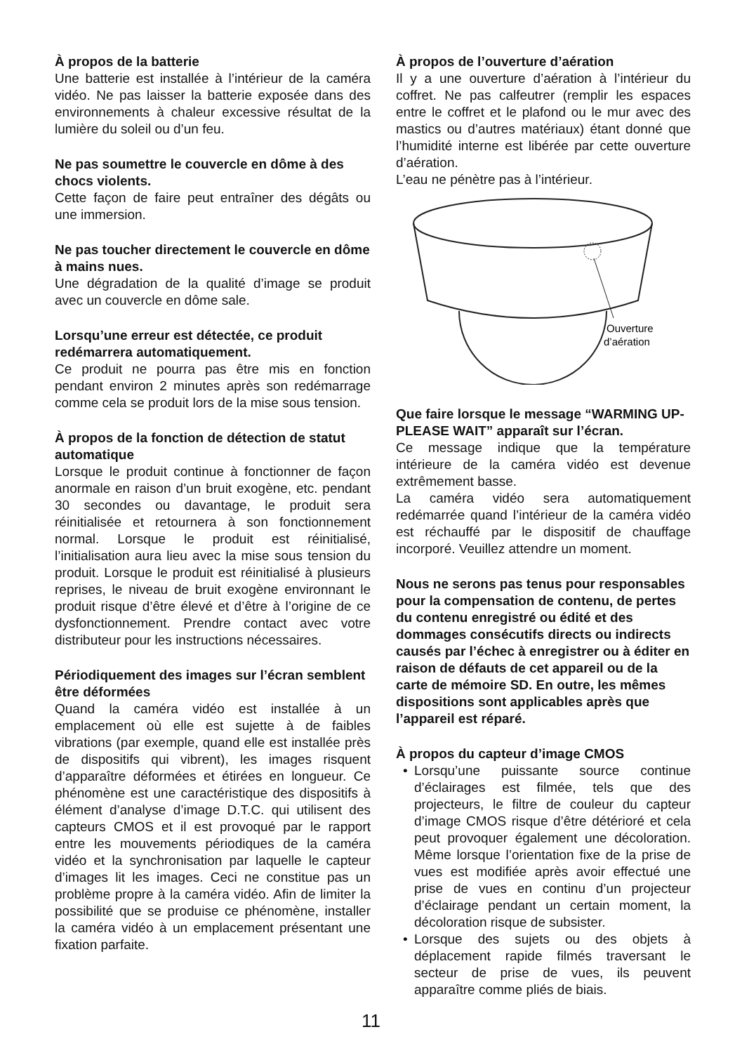À propos de la batterie
Une batterie est installée à l’intérieur de la caméra vidéo. Ne pas laisser la batterie exposée dans des environnements à chaleur excessive résultat de la lumière du soleil ou d’un feu.
Ne pas soumettre le couvercle en dôme à des chocs violents.
Cette façon de faire peut entraîner des dégâts ou une immersion.
Ne pas toucher directement le couvercle en dôme à mains nues.
Une dégradation de la qualité d’image se produit avec un couvercle en dôme sale.
Lorsqu’une erreur est détectée, ce produit redémarrera automatiquement.
Ce produit ne pourra pas être mis en fonction pendant environ 2 minutes après son redémarrage comme cela se produit lors de la mise sous tension.
À propos de la fonction de détection de statut automatique
Lorsque le produit continue à fonctionner de façon anormale en raison d’un bruit exogène, etc. pendant 30 secondes ou davantage, le produit sera réinitialisée et retournera à son fonctionnement normal. Lorsque le produit est réinitialisé, l’initialisation aura lieu avec la mise sous tension du produit. Lorsque le produit est réinitialisé à plusieurs reprises, le niveau de bruit exogène environnant le produit risque d’être élevé et d’être à l’origine de ce dysfonctionnement. Prendre contact avec votre distributeur pour les instructions nécessaires.
Périodiquement des images sur l’écran semblent être déformées
Quand la caméra vidéo est installée à un emplacement où elle est sujette à de faibles vibrations (par exemple, quand elle est installée près de dispositifs qui vibrent), les images risquent d’apparaître déformées et étirées en longueur. Ce phénomène est une caractéristique des dispositifs à élément d’analyse d’image D.T.C. qui utilisent des capteurs CMOS et il est provoqué par le rapport entre les mouvements périodiques de la caméra vidéo et la synchronisation par laquelle le capteur d’images lit les images. Ceci ne constitue pas un problème propre à la caméra vidéo. Afin de limiter la possibilité que se produise ce phénomène, installer la caméra vidéo à un emplacement présentant une fixation parfaite.
À propos de l’ouverture d’aération
Il y a une ouverture d’aération à l’intérieur du coffret. Ne pas calfeutrer (remplir les espaces entre le coffret et le plafond ou le mur avec des mastics ou d’autres matériaux) étant donné que l’humidité interne est libérée par cette ouverture d’aération.
L’eau ne pénètre pas à l’intérieur.
Ouverture
d’aération
Que faire lorsque le message “WARMING UP-PLEASE WAIT” apparaît sur l’écran.
Ce message indique que la température intérieure de la caméra vidéo est devenue extrêmement basse.
La caméra vidéo sera automatiquement redémarrée quand l’intérieur de la caméra vidéo est réchauffé par le dispositif de chauffage incorporé. Veuillez attendre un moment.
Nous ne serons pas tenus pour responsables pour la compensation de contenu, de pertes du contenu enregistré ou édité et des dommages consécutifs directs ou indirects causés par l’échec à enregistrer ou à éditer en raison de défauts de cet appareil ou de la carte de mémoire SD. En outre, les mêmes dispositions sont applicables après que l’appareil est réparé.
À propos du capteur d’image CMOS
• Lorsqu’une puissante source continue d’éclairages est filmée, tels que des projecteurs, le filtre de couleur du capteur d’image CMOS risque d’être détérioré et cela peut provoquer également une décoloration. Même lorsque l’orientation fixe de la prise de vues est modifiée après avoir effectué une prise de vues en continu d’un projecteur d’éclairage pendant un certain moment, la décoloration risque de subsister.
• Lorsque des sujets ou des objets à déplacement rapide filmés traversant le secteur de prise de vues, ils peuvent apparaître comme pliés de biais.
11